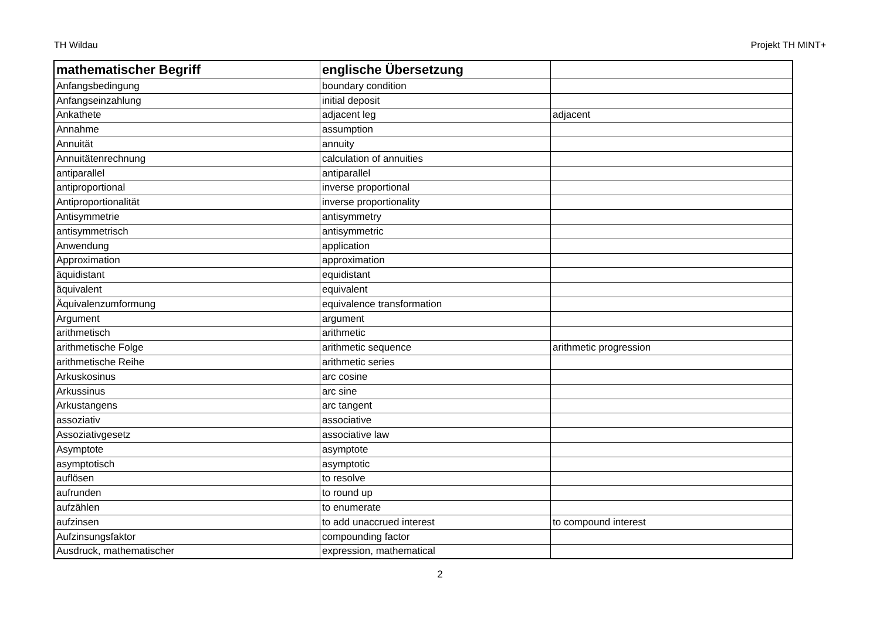TH Wildau Projekt TH MINT+
| mathematischer Begriff | englische Übersetzung | |
| --- | --- | --- |
| Anfangsbedingung | boundary condition | |
| Anfangseinzahlung | initial deposit | |
| Ankathete | adjacent leg | adjacent |
| Annahme | assumption | |
| Annuität | annuity | |
| Annuitätenrechnung | calculation of annuities | |
| antiparallel | antiparallel | |
| antiproportional | inverse proportional | |
| Antiproportionalität | inverse proportionality | |
| Antisymmetrie | antisymmetry | |
| antisymmetrisch | antisymmetric | |
| Anwendung | application | |
| Approximation | approximation | |
| äquidistant | equidistant | |
| äquivalent | equivalent | |
| Äquivalenzumformung | equivalence transformation | |
| Argument | argument | |
| arithmetisch | arithmetic | |
| arithmetische Folge | arithmetic sequence | arithmetic progression |
| arithmetische Reihe | arithmetic series | |
| Arkuskosinus | arc cosine | |
| Arkussinus | arc sine | |
| Arkustangens | arc tangent | |
| assoziativ | associative | |
| Assoziativgesetz | associative law | |
| Asymptote | asymptote | |
| asymptotisch | asymptotic | |
| auflösen | to resolve | |
| aufrunden | to round up | |
| aufzählen | to enumerate | |
| aufzinsen | to add unaccrued interest | to compound interest |
| Aufzinsungsfaktor | compounding factor | |
| Ausdruck, mathematischer | expression, mathematical | |
2